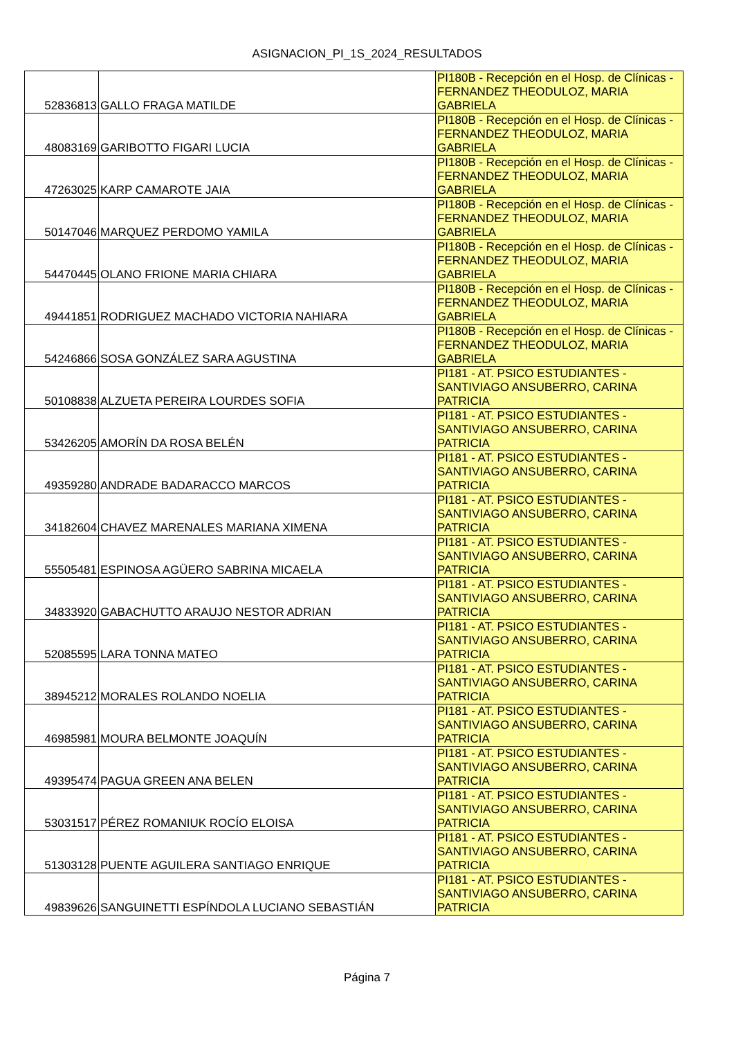ASIGNACION_PI_1S_2024_RESULTADOS
| 52836813 | GALLO FRAGA MATILDE | PI180B - Recepción en el Hosp. de Clínicas - FERNANDEZ THEODULOZ, MARIA GABRIELA |
| 48083169 | GARIBOTTO FIGARI LUCIA | PI180B - Recepción en el Hosp. de Clínicas - FERNANDEZ THEODULOZ, MARIA GABRIELA |
| 47263025 | KARP CAMAROTE JAIA | PI180B - Recepción en el Hosp. de Clínicas - FERNANDEZ THEODULOZ, MARIA GABRIELA |
| 50147046 | MARQUEZ PERDOMO YAMILA | PI180B - Recepción en el Hosp. de Clínicas - FERNANDEZ THEODULOZ, MARIA GABRIELA |
| 54470445 | OLANO FRIONE MARIA CHIARA | PI180B - Recepción en el Hosp. de Clínicas - FERNANDEZ THEODULOZ, MARIA GABRIELA |
| 49441851 | RODRIGUEZ MACHADO VICTORIA NAHIARA | PI180B - Recepción en el Hosp. de Clínicas - FERNANDEZ THEODULOZ, MARIA GABRIELA |
| 54246866 | SOSA GONZÁLEZ SARA AGUSTINA | PI180B - Recepción en el Hosp. de Clínicas - FERNANDEZ THEODULOZ, MARIA GABRIELA |
| 50108838 | ALZUETA PEREIRA LOURDES SOFIA | PI181 - AT. PSICO ESTUDIANTES - SANTIVIAGO ANSUBERRO, CARINA PATRICIA |
| 53426205 | AMORÍN DA ROSA BELÉN | PI181 - AT. PSICO ESTUDIANTES - SANTIVIAGO ANSUBERRO, CARINA PATRICIA |
| 49359280 | ANDRADE BADARACCO MARCOS | PI181 - AT. PSICO ESTUDIANTES - SANTIVIAGO ANSUBERRO, CARINA PATRICIA |
| 34182604 | CHAVEZ MARENALES MARIANA XIMENA | PI181 - AT. PSICO ESTUDIANTES - SANTIVIAGO ANSUBERRO, CARINA PATRICIA |
| 55505481 | ESPINOSA AGÜERO SABRINA MICAELA | PI181 - AT. PSICO ESTUDIANTES - SANTIVIAGO ANSUBERRO, CARINA PATRICIA |
| 34833920 | GABACHUTTO ARAUJO NESTOR ADRIAN | PI181 - AT. PSICO ESTUDIANTES - SANTIVIAGO ANSUBERRO, CARINA PATRICIA |
| 52085595 | LARA TONNA MATEO | PI181 - AT. PSICO ESTUDIANTES - SANTIVIAGO ANSUBERRO, CARINA PATRICIA |
| 38945212 | MORALES ROLANDO NOELIA | PI181 - AT. PSICO ESTUDIANTES - SANTIVIAGO ANSUBERRO, CARINA PATRICIA |
| 46985981 | MOURA BELMONTE JOAQUÍN | PI181 - AT. PSICO ESTUDIANTES - SANTIVIAGO ANSUBERRO, CARINA PATRICIA |
| 49395474 | PAGUA GREEN ANA BELEN | PI181 - AT. PSICO ESTUDIANTES - SANTIVIAGO ANSUBERRO, CARINA PATRICIA |
| 53031517 | PÉREZ ROMANIUK ROCÍO ELOISA | PI181 - AT. PSICO ESTUDIANTES - SANTIVIAGO ANSUBERRO, CARINA PATRICIA |
| 51303128 | PUENTE AGUILERA SANTIAGO ENRIQUE | PI181 - AT. PSICO ESTUDIANTES - SANTIVIAGO ANSUBERRO, CARINA PATRICIA |
| 49839626 | SANGUINETTI ESPÍNDOLA LUCIANO SEBASTIÁN | PI181 - AT. PSICO ESTUDIANTES - SANTIVIAGO ANSUBERRO, CARINA PATRICIA |
Página 7